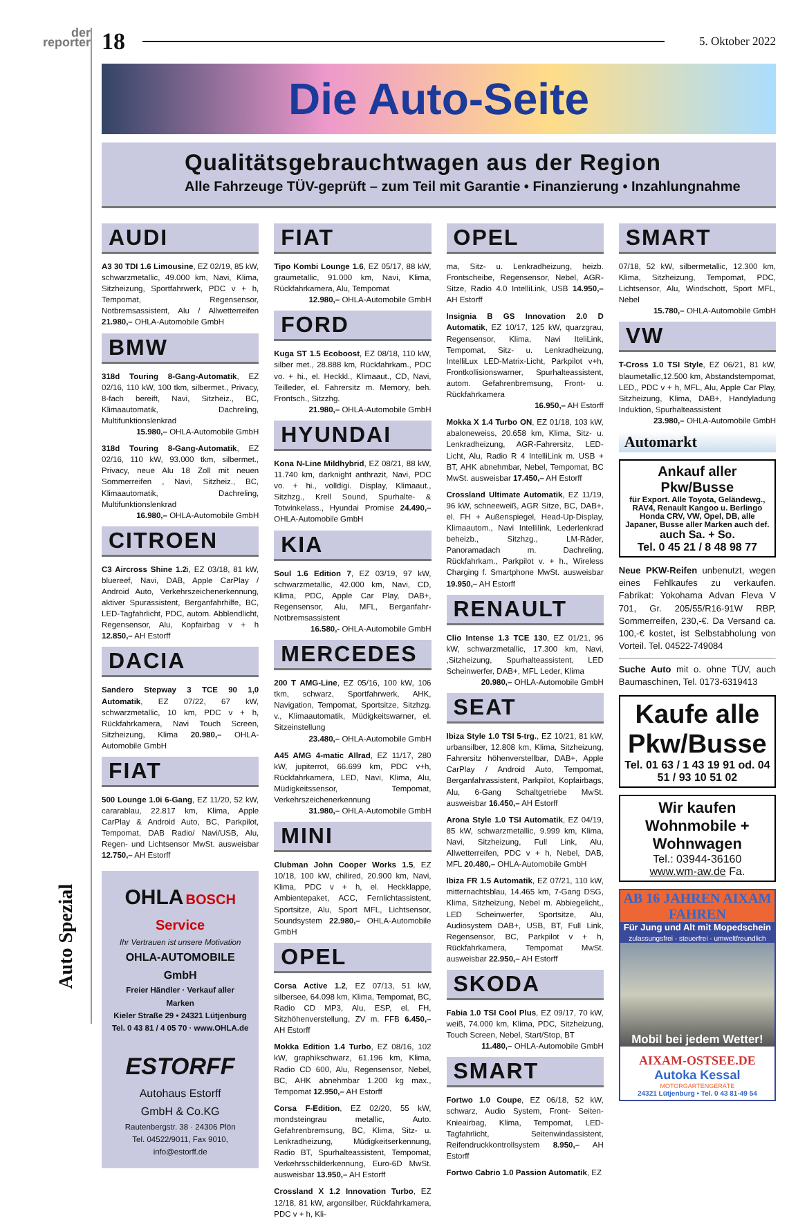der
reporter
Auto Spezial
18 5. Oktober 2022
Die Auto-Seite
Qualitätsgebrauchtwagen aus der Region
Alle Fahrzeuge TÜV-geprüft – zum Teil mit Garantie • Finanzierung • Inzahlungnahme
AUDI
A3 30 TDI 1.6 Limousine, EZ 02/19, 85 kW, schwarzmetallic, 49.000 km, Navi, Klima, Sitzheizung, Sportfahrwerk, PDC v + h, Tempomat, Regensensor, Notbremsassistent, Alu / Allwetterreifen 21.980,– OHLA-Automobile GmbH
BMW
318d Touring 8-Gang-Automatik, EZ 02/16, 110 kW, 100 tkm, silbermet., Privacy, 8-fach bereift, Navi, Sitzheiz., BC, Klimaautomatik, Dachreling, Multifunktionslenkrad
15.980,– OHLA-Automobile GmbH
318d Touring 8-Gang-Automatik, EZ 02/16, 110 kW, 93.000 tkm, silbermet., Privacy, neue Alu 18 Zoll mit neuen Sommerreifen , Navi, Sitzheiz., BC, Klimaautomatik, Dachreling, Multifunktionslenkrad
16.980,– OHLA-Automobile GmbH
CITROEN
C3 Aircross Shine 1.2i, EZ 03/18, 81 kW, bluereef, Navi, DAB, Apple CarPlay / Android Auto, Verkehrszeichenerkennung, aktiver Spurassistent, Berganfahrhilfe, BC, LED-Tagfahrlicht, PDC, autom. Abblendlicht, Regensensor, Alu, Kopfairbag v + h 12.850,– AH Estorff
DACIA
Sandero Stepway 3 TCE 90 1,0 Automatik, EZ 07/22, 67 kW, schwarzmetallic, 10 km, PDC v + h, Rückfahrkamera, Navi Touch Screen, Sitzheizung, Klima 20.980,– OHLA-Automobile GmbH
FIAT
500 Lounge 1.0i 6-Gang, EZ 11/20, 52 kW, cararablau, 22.817 km, Klima, Apple CarPlay & Android Auto, BC, Parkpilot, Tempomat, DAB Radio/ Navi/USB, Alu, Regen- und Lichtsensor MwSt. ausweisbar 12.750,– AH Estorff
OHLA BOSCH Service
Ihr Vertrauen ist unsere Motivation
OHLA-AUTOMOBILE GmbH
Freier Händler · Verkauf aller Marken
Kieler Straße 29 • 24321 Lütjenburg
Tel. 0 43 81 / 4 05 70 · www.OHLA.de
ESTORFF
Autohaus Estorff
GmbH & Co.KG
Rautenbergstr. 38 · 24306 Plön
Tel. 04522/9011, Fax 9010,
info@estorff.de
FIAT
Tipo Kombi Lounge 1.6, EZ 05/17, 88 kW, graumetallic, 91.000 km, Navi, Klima, Rückfahrkamera, Alu, Tempomat
12.980,– OHLA-Automobile GmbH
FORD
Kuga ST 1.5 Ecoboost, EZ 08/18, 110 kW, silber met., 28.888 km, Rückfahrkam., PDC vo. + hi., el. Heckkl., Klimaaut., CD, Navi, Teilleder, el. Fahrersitz m. Memory, beh. Frontsch., Sitzzhg.
21.980,– OHLA-Automobile GmbH
HYUNDAI
Kona N-Line Mildhybrid, EZ 08/21, 88 kW, 11.740 km, darknight anthrazit, Navi, PDC vo. + hi., volldigi. Display, Klimaaut., Sitzhzg., Krell Sound, Spurhalte- & Totwinkelass., Hyundai Promise 24.490,– OHLA-Automobile GmbH
KIA
Soul 1.6 Edition 7, EZ 03/19, 97 kW, schwarzmetallic, 42.000 km, Navi, CD, Klima, PDC, Apple Car Play, DAB+, Regensensor, Alu, MFL, Berganfahr-Notbremsassistent
16.580,- OHLA-Automobile GmbH
MERCEDES
200 T AMG-Line, EZ 05/16, 100 kW, 106 tkm, schwarz, Sportfahrwerk, AHK, Navigation, Tempomat, Sportsitze, Sitzhzg. v., Klimaautomatik, Müdigkeitswarner, el. Sitzeinstellung
23.480,– OHLA-Automobile GmbH
A45 AMG 4-matic Allrad, EZ 11/17, 280 kW, jupiterrot, 66.699 km, PDC v+h, Rückfahrkamera, LED, Navi, Klima, Alu, Müdigkeitssensor, Tempomat, Verkehrszeichenerkennung
31.980,– OHLA-Automobile GmbH
MINI
Clubman John Cooper Works 1.5, EZ 10/18, 100 kW, chilired, 20.900 km, Navi, Klima, PDC v + h, el. Heckklappe, Ambientepaket, ACC, Fernlichtassistent, Sportsitze, Alu, Sport MFL, Lichtsensor, Soundsystem 22.980,– OHLA-Automobile GmbH
OPEL
Corsa Active 1.2, EZ 07/13, 51 kW, silbersee, 64.098 km, Klima, Tempomat, BC, Radio CD MP3, Alu, ESP, el. FH, Sitzhöhenverstellung, ZV m. FFB 6.450,– AH Estorff
Mokka Edition 1.4 Turbo, EZ 08/16, 102 kW, graphikschwarz, 61.196 km, Klima, Radio CD 600, Alu, Regensensor, Nebel, BC, AHK abnehmbar 1.200 kg max., Tempomat 12.950,– AH Estorff
Corsa F-Edition, EZ 02/20, 55 kW, mondsteingrau metallic, Auto. Gefahrenbremsung, BC, Klima, Sitz- u. Lenkradheizung, Müdigkeitserkennung, Radio BT, Spurhalteassistent, Tempomat, Verkehrsschilderkennung, Euro-6D MwSt. ausweisbar 13.950,– AH Estorff
Crossland X 1.2 Innovation Turbo, EZ 12/18, 81 kW, argonsilber, Rückfahrkamera, PDC v + h, Kli-
OPEL
ma, Sitz- u. Lenkradheizung, heizb. Frontscheibe, Regensensor, Nebel, AGR-Sitze, Radio 4.0 IntelliLink, USB 14.950,– AH Estorff
Insignia B GS Innovation 2.0 D Automatik, EZ 10/17, 125 kW, quarzgrau, Regensensor, Klima, Navi IteliLink, Tempomat, Sitz- u. Lenkradheizung, IntelliLux LED-Matrix-Licht, Parkpilot v+h, Frontkollisionswarner, Spurhalteassistent, autom. Gefahrenbremsung, Front- u. Rückfahrkamera
16.950,– AH Estorff
Mokka X 1.4 Turbo ON, EZ 01/18, 103 kW, abaloneweiss, 20.658 km, Klima, Sitz- u. Lenkradheizung, AGR-Fahrersitz, LED-Licht, Alu, Radio R 4 IntelliLink m. USB + BT, AHK abnehmbar, Nebel, Tempomat, BC MwSt. ausweisbar 17.450,– AH Estorff
Crossland Ultimate Automatik, EZ 11/19, 96 kW, schneeweiß, AGR Sitze, BC, DAB+, el. FH + Außenspiegel, Head-Up-Display, Klimaautom., Navi Intellilink, Lederlenkrad beheizb., Sitzhzg., LM-Räder, Panoramadach m. Dachreling, Rückfahrkam., Parkpilot v. + h., Wireless Charging f. Smartphone MwSt. ausweisbar 19.950,– AH Estorff
RENAULT
Clio Intense 1.3 TCE 130, EZ 01/21, 96 kW, schwarzmetallic, 17.300 km, Navi, ,Sitzheizung, Spurhalteassistent, LED Scheinwerfer, DAB+, MFL Leder, Klima
20.980,– OHLA-Automobile GmbH
SEAT
Ibiza Style 1.0 TSI 5-trg., EZ 10/21, 81 kW, urbansilber, 12.808 km, Klima, Sitzheizung, Fahrersitz höhenverstellbar, DAB+, Apple CarPlay / Android Auto, Tempomat, Berganfahrassistent, Parkpilot, Kopfairbags, Alu, 6-Gang Schaltgetriebe MwSt. ausweisbar 16.450,– AH Estorff
Arona Style 1.0 TSI Automatik, EZ 04/19, 85 kW, schwarzmetallic, 9.999 km, Klima, Navi, Sitzheizung, Full Link, Alu, Allwetterreifen, PDC v + h, Nebel, DAB, MFL 20.480,– OHLA-Automobile GmbH
Ibiza FR 1.5 Automatik, EZ 07/21, 110 kW, mitternachtsblau, 14.465 km, 7-Gang DSG, Klima, Sitzheizung, Nebel m. Abbiegelicht,, LED Scheinwerfer, Sportsitze, Alu, Audiosystem DAB+, USB, BT, Full Link, Regensensor, BC, Parkpilot v + h, Rückfahrkamera, Tempomat MwSt. ausweisbar 22.950,– AH Estorff
SKODA
Fabia 1.0 TSI Cool Plus, EZ 09/17, 70 kW, weiß, 74.000 km, Klima, PDC, Sitzheizung, Touch Screen, Nebel, Start/Stop, BT
11.480,– OHLA-Automobile GmbH
SMART
Fortwo 1.0 Coupe, EZ 06/18, 52 kW, schwarz, Audio System, Front- Seiten- Knieairbag, Klima, Tempomat, LED-Tagfahrlicht, Seitenwindassistent, Reifendruckkontrollsystem 8.950,– AH Estorff
Fortwo Cabrio 1.0 Passion Automatik, EZ
SMART
07/18, 52 kW, silbermetallic, 12.300 km, Klima, Sitzheizung, Tempomat, PDC, Lichtsensor, Alu, Windschott, Sport MFL, Nebel
15.780,– OHLA-Automobile GmbH
VW
T-Cross 1.0 TSI Style, EZ 06/21, 81 kW, blaumetallic,12.500 km, Abstandstempomat, LED,, PDC v + h, MFL, Alu, Apple Car Play, Sitzheizung, Klima, DAB+, Handyladung Induktion, Spurhalteassistent
23.980,– OHLA-Automobile GmbH
Automarkt
Ankauf aller Pkw/Busse
für Export. Alle Toyota, Geländewg., RAV4, Renault Kangoo u. Berlingo Honda CRV, VW, Opel, DB, alle Japaner, Busse aller Marken auch def.
auch Sa. + So.
Tel. 0 45 21 / 8 48 98 77
Neue PKW-Reifen unbenutzt, wegen eines Fehlkaufes zu verkaufen. Fabrikat: Yokohama Advan Fleva V 701, Gr. 205/55/R16-91W RBP, Sommerreifen, 230,-€. Da Versand ca. 100,-€ kostet, ist Selbstabholung von Vorteil. Tel. 04522-749084
Suche Auto mit o. ohne TÜV, auch Baumaschinen, Tel. 0173-6319413
Kaufe alle Pkw/Busse
Tel. 01 63 / 1 43 19 91 od. 04 51 / 93 10 51 02
Wir kaufen Wohnmobile + Wohnwagen
Tel.: 03944-36160
www.wm-aw.de Fa.
AB 16 JAHREN AIXAM FAHREN
Für Jung und Alt mit Mopedschein
zulassungsfrei - steuerfrei - umweltfreundlich
Mobil bei jedem Wetter!
AIXAM-OSTSEE.DE
Autoka Kessal
MOTORGARTENGERÄTE
24321 Lütjenburg • Tel. 0 43 81-49 54